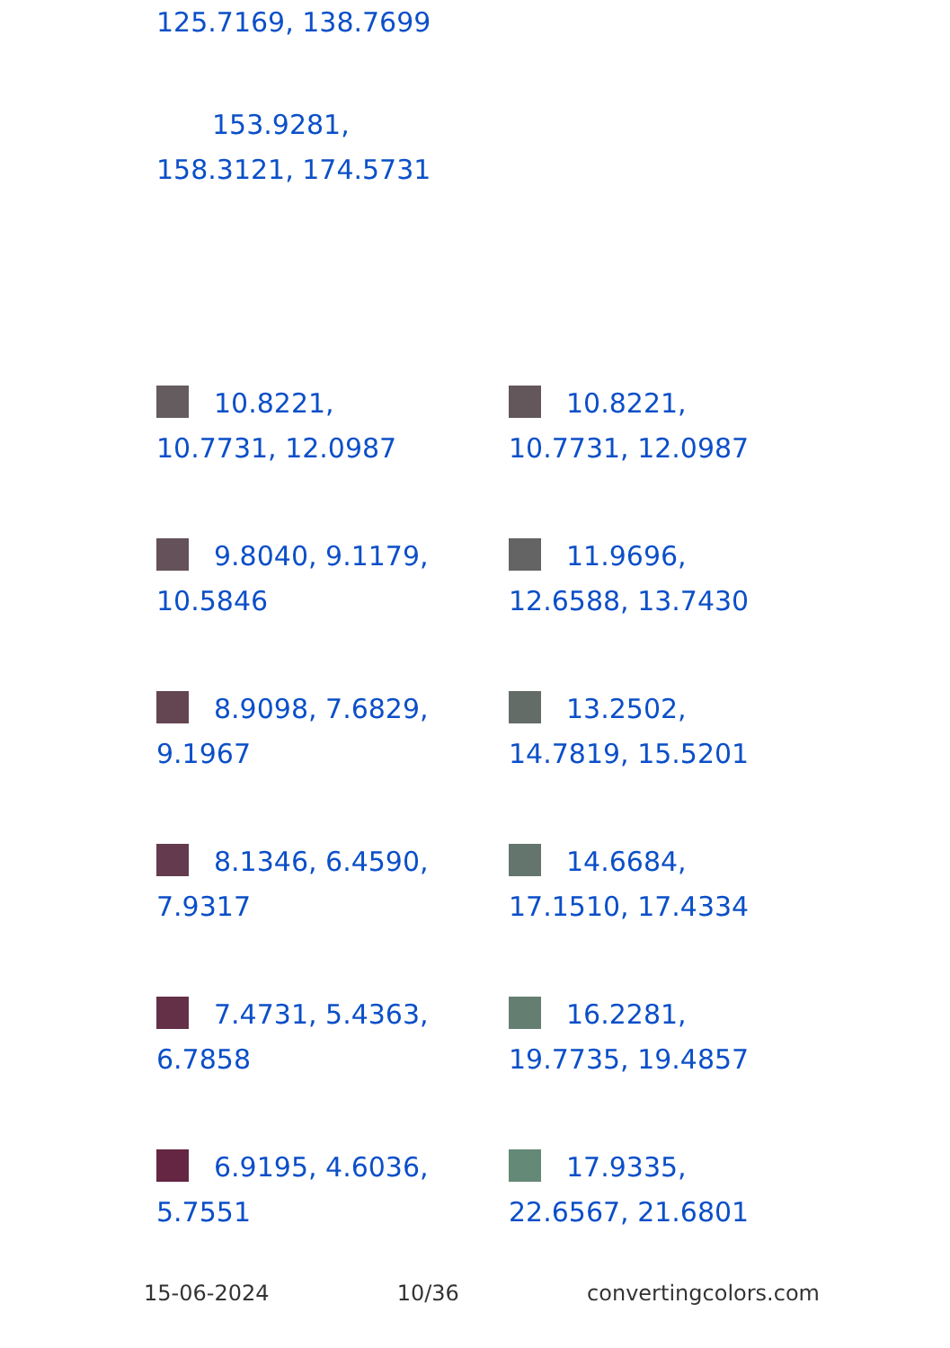125.7169, 138.7699
153.9281,
158.3121, 174.5731
10.8221, 10.7731, 12.0987
10.8221, 10.7731, 12.0987
9.8040, 9.1179, 10.5846
11.9696, 12.6588, 13.7430
8.9098, 7.6829, 9.1967
13.2502, 14.7819, 15.5201
8.1346, 6.4590, 7.9317
14.6684, 17.1510, 17.4334
7.4731, 5.4363, 6.7858
16.2281, 19.7735, 19.4857
6.9195, 4.6036, 5.7551
17.9335, 22.6567, 21.6801
15-06-2024 10/36 convertingcolors.com